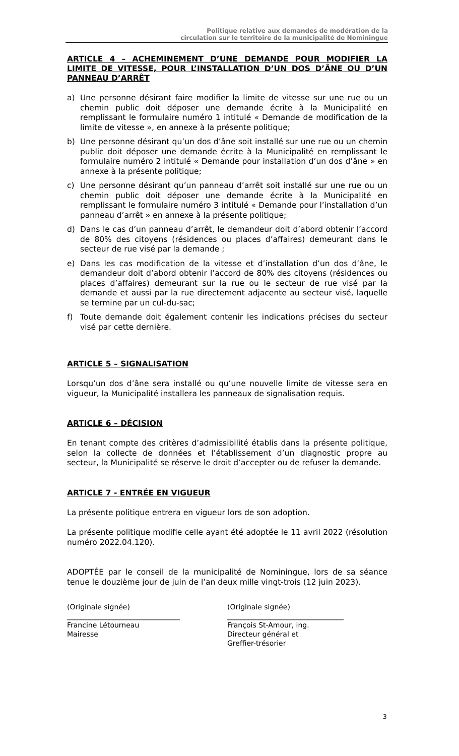Politique relative aux demandes de modération de la
circulation sur le territoire de la municipalité de Nominingue
ARTICLE 4 – ACHEMINEMENT D’UNE DEMANDE POUR MODIFIER LA LIMITE DE VITESSE, POUR L’INSTALLATION D’UN DOS D’ÂNE OU D’UN PANNEAU D’ARRÊT
a) Une personne désirant faire modifier la limite de vitesse sur une rue ou un chemin public doit déposer une demande écrite à la Municipalité en remplissant le formulaire numéro 1 intitulé « Demande de modification de la limite de vitesse », en annexe à la présente politique;
b) Une personne désirant qu’un dos d’âne soit installé sur une rue ou un chemin public doit déposer une demande écrite à la Municipalité en remplissant le formulaire numéro 2 intitulé « Demande pour installation d’un dos d’âne » en annexe à la présente politique;
c) Une personne désirant qu’un panneau d’arrêt soit installé sur une rue ou un chemin public doit déposer une demande écrite à la Municipalité en remplissant le formulaire numéro 3 intitulé « Demande pour l’installation d’un panneau d’arrêt » en annexe à la présente politique;
d) Dans le cas d’un panneau d’arrêt, le demandeur doit d’abord obtenir l’accord de 80% des citoyens (résidences ou places d’affaires) demeurant dans le secteur de rue visé par la demande ;
e) Dans les cas modification de la vitesse et d’installation d’un dos d’âne, le demandeur doit d’abord obtenir l’accord de 80% des citoyens (résidences ou places d’affaires) demeurant sur la rue ou le secteur de rue visé par la demande et aussi par la rue directement adjacente au secteur visé, laquelle se termine par un cul-du-sac;
f) Toute demande doit également contenir les indications précises du secteur visé par cette dernière.
ARTICLE 5 – SIGNALISATION
Lorsqu’un dos d’âne sera installé ou qu’une nouvelle limite de vitesse sera en vigueur, la Municipalité installera les panneaux de signalisation requis.
ARTICLE 6 – DÉCISION
En tenant compte des critères d’admissibilité établis dans la présente politique, selon la collecte de données et l’établissement d’un diagnostic propre au secteur, la Municipalité se réserve le droit d’accepter ou de refuser la demande.
ARTICLE 7 - ENTRÉE EN VIGUEUR
La présente politique entrera en vigueur lors de son adoption.
La présente politique modifie celle ayant été adoptée le 11 avril 2022 (résolution numéro 2022.04.120).
ADOPTÉE par le conseil de la municipalité de Nominingue, lors de sa séance tenue le douzième jour de juin de l’an deux mille vingt-trois (12 juin 2023).
(Originale signée)
________________________________
Francine Létourneau
Mairesse
(Originale signée)
_________________________________
François St-Amour, ing.
Directeur général et
Greffier-trésorier
3